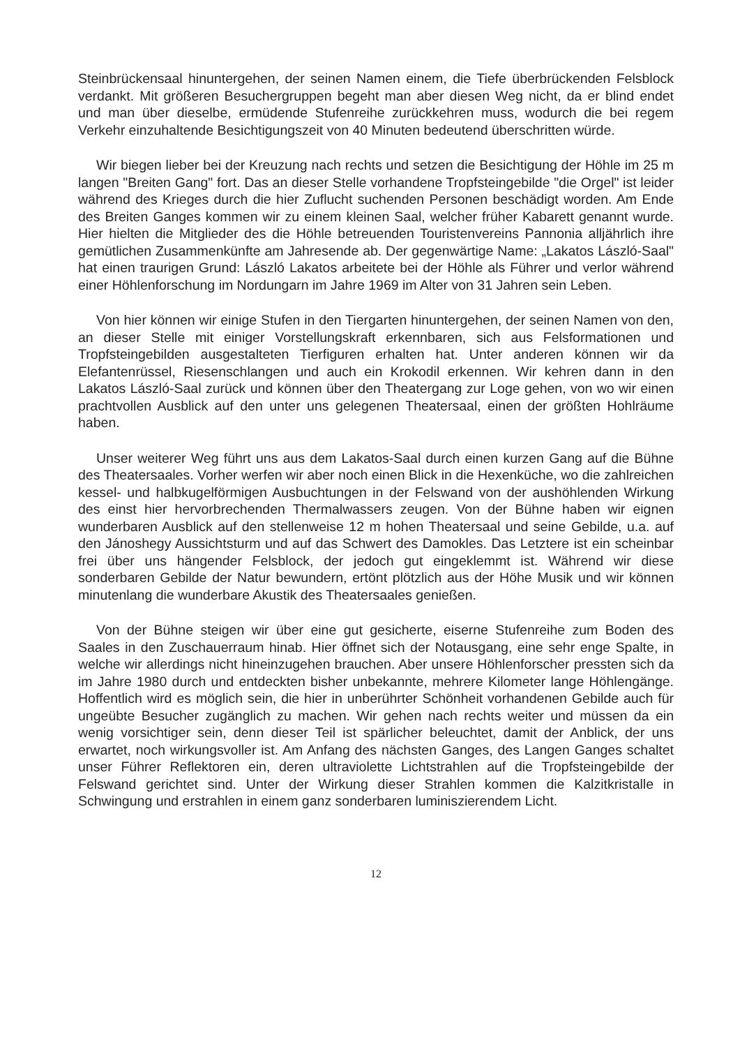Steinbrückensaal hinuntergehen, der seinen Namen einem, die Tiefe überbrückenden Felsblock verdankt. Mit größeren Besuchergruppen begeht man aber diesen Weg nicht, da er blind endet und man über dieselbe, ermüdende Stufenreihe zurückkehren muss, wodurch die bei regem Verkehr einzuhaltende Besichtigungszeit von 40 Minuten bedeutend überschritten würde.
Wir biegen lieber bei der Kreuzung nach rechts und setzen die Besichtigung der Höhle im 25 m langen "Breiten Gang" fort. Das an dieser Stelle vorhandene Tropfsteingebilde "die Orgel" ist leider während des Krieges durch die hier Zuflucht suchenden Personen beschädigt worden. Am Ende des Breiten Ganges kommen wir zu einem kleinen Saal, welcher früher Kabarett genannt wurde. Hier hielten die Mitglieder des die Höhle betreuenden Touristenvereins Pannonia alljährlich ihre gemütlichen Zusammenkünfte am Jahresende ab. Der gegenwärtige Name: „Lakatos László-Saal" hat einen traurigen Grund: László Lakatos arbeitete bei der Höhle als Führer und verlor während einer Höhlenforschung im Nordungarn im Jahre 1969 im Alter von 31 Jahren sein Leben.
Von hier können wir einige Stufen in den Tiergarten hinuntergehen, der seinen Namen von den, an dieser Stelle mit einiger Vorstellungskraft erkennbaren, sich aus Felsformationen und Tropfsteingebilden ausgestalteten Tierfiguren erhalten hat. Unter anderen können wir da Elefantenrüssel, Riesenschlangen und auch ein Krokodil erkennen. Wir kehren dann in den Lakatos László-Saal zurück und können über den Theatergang zur Loge gehen, von wo wir einen prachtvollen Ausblick auf den unter uns gelegenen Theatersaal, einen der größten Hohlräume haben.
Unser weiterer Weg führt uns aus dem Lakatos-Saal durch einen kurzen Gang auf die Bühne des Theatersaales. Vorher werfen wir aber noch einen Blick in die Hexenküche, wo die zahlreichen kessel- und halbkugelförmigen Ausbuchtungen in der Felswand von der aushöhlenden Wirkung des einst hier hervorbrechenden Thermalwassers zeugen. Von der Bühne haben wir eignen wunderbaren Ausblick auf den stellenweise 12 m hohen Theatersaal und seine Gebilde, u.a. auf den Jánoshegy Aussichtsturm und auf das Schwert des Damokles. Das Letztere ist ein scheinbar frei über uns hängender Felsblock, der jedoch gut eingeklemmt ist. Während wir diese sonderbaren Gebilde der Natur bewundern, ertönt plötzlich aus der Höhe Musik und wir können minutenlang die wunderbare Akustik des Theatersaales genießen.
Von der Bühne steigen wir über eine gut gesicherte, eiserne Stufenreihe zum Boden des Saales in den Zuschauerraum hinab. Hier öffnet sich der Notausgang, eine sehr enge Spalte, in welche wir allerdings nicht hineinzugehen brauchen. Aber unsere Höhlenforscher pressten sich da im Jahre 1980 durch und entdeckten bisher unbekannte, mehrere Kilometer lange Höhlengänge. Hoffentlich wird es möglich sein, die hier in unberührter Schönheit vorhandenen Gebilde auch für ungeübte Besucher zugänglich zu machen. Wir gehen nach rechts weiter und müssen da ein wenig vorsichtiger sein, denn dieser Teil ist spärlicher beleuchtet, damit der Anblick, der uns erwartet, noch wirkungsvoller ist. Am Anfang des nächsten Ganges, des Langen Ganges schaltet unser Führer Reflektoren ein, deren ultraviolette Lichtstrahlen auf die Tropfsteingebilde der Felswand gerichtet sind. Unter der Wirkung dieser Strahlen kommen die Kalzitkristalle in Schwingung und erstrahlen in einem ganz sonderbaren luminiszierendem Licht.
12